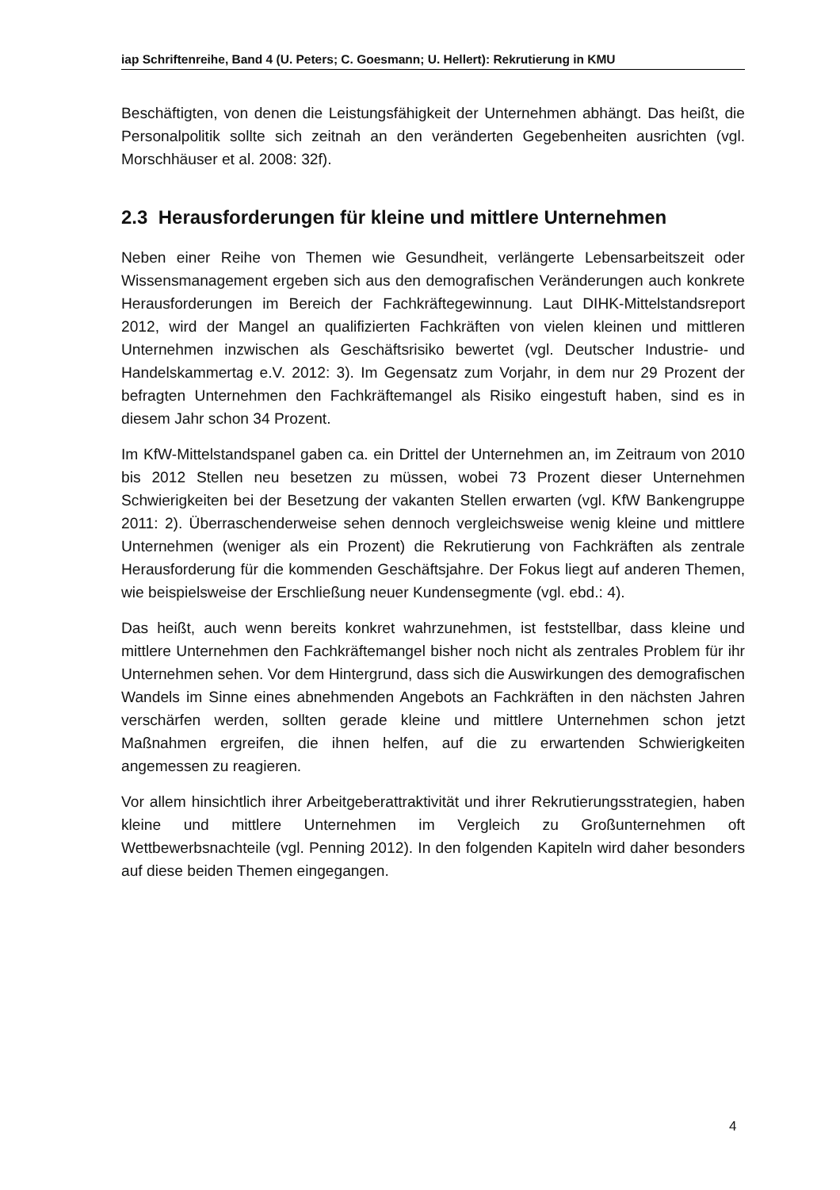iap Schriftenreihe, Band 4 (U. Peters; C. Goesmann; U. Hellert): Rekrutierung in KMU
Beschäftigten, von denen die Leistungsfähigkeit der Unternehmen abhängt. Das heißt, die Personalpolitik sollte sich zeitnah an den veränderten Gegebenheiten ausrichten (vgl. Morschhäuser et al. 2008: 32f).
2.3 Herausforderungen für kleine und mittlere Unternehmen
Neben einer Reihe von Themen wie Gesundheit, verlängerte Lebensarbeitszeit oder Wissensmanagement ergeben sich aus den demografischen Veränderungen auch konkrete Herausforderungen im Bereich der Fachkräftegewinnung. Laut DIHK-Mittelstandsreport 2012, wird der Mangel an qualifizierten Fachkräften von vielen kleinen und mittleren Unternehmen inzwischen als Geschäftsrisiko bewertet (vgl. Deutscher Industrie- und Handelskammertag e.V. 2012: 3). Im Gegensatz zum Vorjahr, in dem nur 29 Prozent der befragten Unternehmen den Fachkräftemangel als Risiko eingestuft haben, sind es in diesem Jahr schon 34 Prozent.
Im KfW-Mittelstandspanel gaben ca. ein Drittel der Unternehmen an, im Zeitraum von 2010 bis 2012 Stellen neu besetzen zu müssen, wobei 73 Prozent dieser Unternehmen Schwierigkeiten bei der Besetzung der vakanten Stellen erwarten (vgl. KfW Bankengruppe 2011: 2). Überraschenderweise sehen dennoch vergleichsweise wenig kleine und mittlere Unternehmen (weniger als ein Prozent) die Rekrutierung von Fachkräften als zentrale Herausforderung für die kommenden Geschäftsjahre. Der Fokus liegt auf anderen Themen, wie beispielsweise der Erschließung neuer Kundensegmente (vgl. ebd.: 4).
Das heißt, auch wenn bereits konkret wahrzunehmen, ist feststellbar, dass kleine und mittlere Unternehmen den Fachkräftemangel bisher noch nicht als zentrales Problem für ihr Unternehmen sehen. Vor dem Hintergrund, dass sich die Auswirkungen des demografischen Wandels im Sinne eines abnehmenden Angebots an Fachkräften in den nächsten Jahren verschärfen werden, sollten gerade kleine und mittlere Unternehmen schon jetzt Maßnahmen ergreifen, die ihnen helfen, auf die zu erwartenden Schwierigkeiten angemessen zu reagieren.
Vor allem hinsichtlich ihrer Arbeitgeberattraktivität und ihrer Rekrutierungsstrategien, haben kleine und mittlere Unternehmen im Vergleich zu Großunternehmen oft Wettbewerbsnachteile (vgl. Penning 2012). In den folgenden Kapiteln wird daher besonders auf diese beiden Themen eingegangen.
4